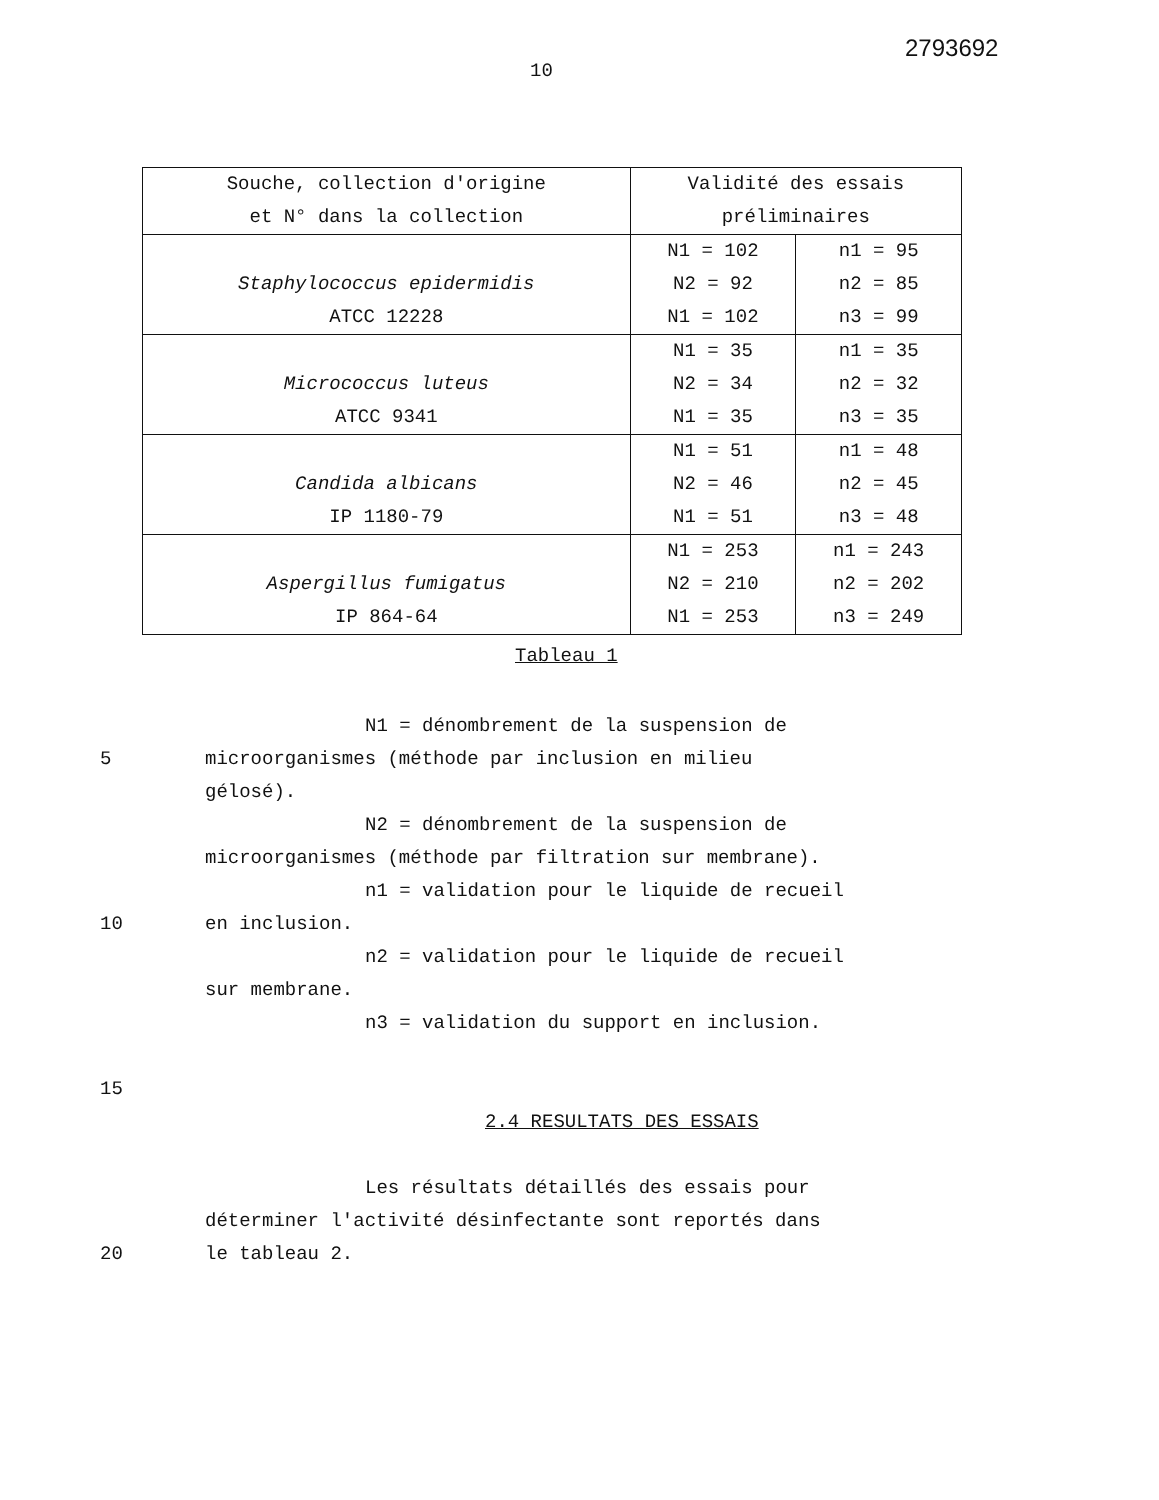2793692
10
| Souche, collection d'origine et N° dans la collection | Validité des essais préliminaires | |
| --- | --- | --- |
| Staphylococcus epidermidis ATCC 12228 | N1 = 102 N2 = 92 N1 = 102 | n1 = 95 n2 = 85 n3 = 99 |
| Micrococcus luteus ATCC 9341 | N1 = 35 N2 = 34 N1 = 35 | n1 = 35 n2 = 32 n3 = 35 |
| Candida albicans IP 1180-79 | N1 = 51 N2 = 46 N1 = 51 | n1 = 48 n2 = 45 n3 = 48 |
| Aspergillus fumigatus IP 864-64 | N1 = 253 N2 = 210 N1 = 253 | n1 = 243 n2 = 202 n3 = 249 |
Tableau 1
N1 = dénombrement de la suspension de
5 microorganismes (méthode par inclusion en milieu
gélosé).
N2 = dénombrement de la suspension de
microorganismes (méthode par filtration sur membrane).
n1 = validation pour le liquide de recueil
10 en inclusion.
n2 = validation pour le liquide de recueil
sur membrane.
n3 = validation du support en inclusion.
15
2.4 RESULTATS DES ESSAIS
Les résultats détaillés des essais pour
déterminer l'activité désinfectante sont reportés dans
20 le tableau 2.